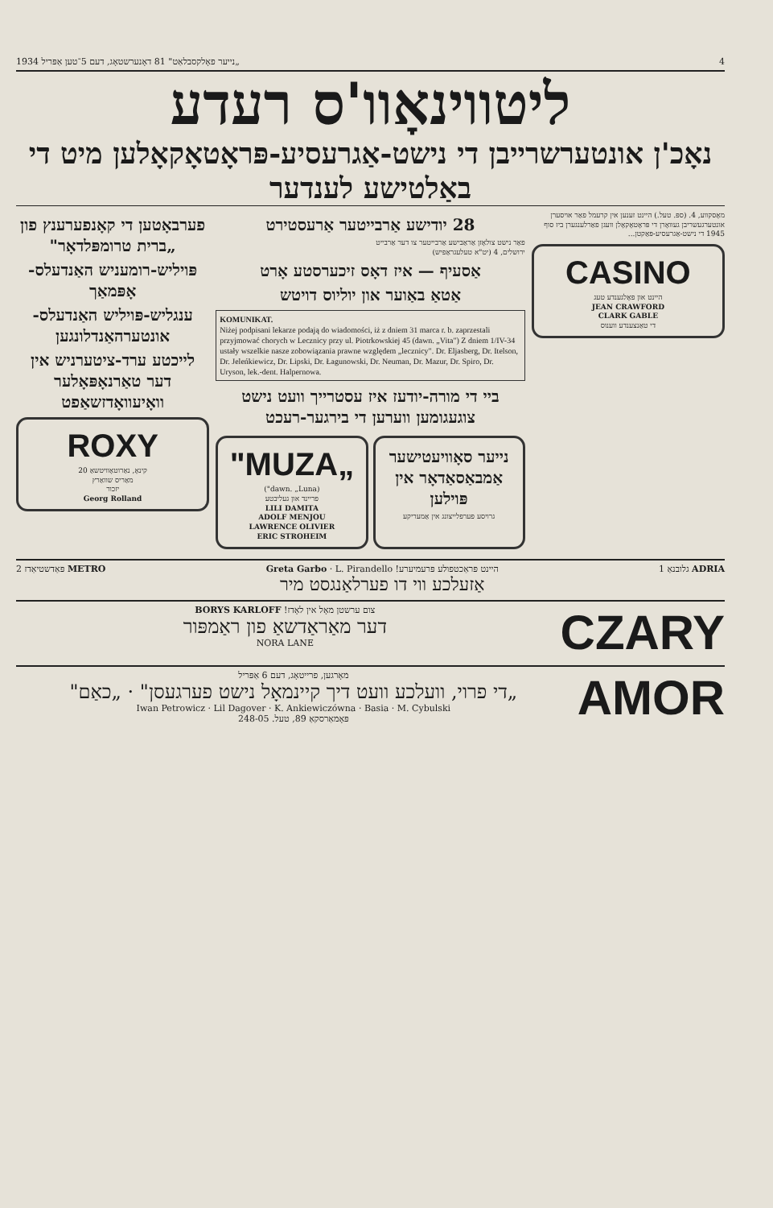4 „נייער פאָלקסבלאַט" 81 דאָנערשטאָג, דעם 5־טען אַפּריל 1934
ליטווינאָוו'ס רעדע
נאָכ'ן אונטערשרייבן די נישט-אַגרעסיע-פּראָטאָקאָלען מיט די באַלטישע לענדער
מאָסקווע, 4. (ספּ. טעל.) היינט זענען אין קרעמל פאַר אויסערן אונטערגעשריבן געוואָרן די פּראָטאָקאָלן וועגן פאַרלענגערן ביז סוף 1945 די נישט-אַגרעסיע-פּאַקטן...
CASINO
היינט און פאָלגענדע טעג
JEAN CRAWFORD
CLARK GABLE
די טאַנצענדע ווענוס
28 יודישע אַרבייטער אַרעסטירט
פאַר נישט צולאָזן אַראַבישע אַרבייטער צו דער אַרבייט
ירושלים, 4 (יט"א טעלעגראַפיש)
אַסעיף — איז דאָס זיכערסטע אָרט
אַטאַ באַוער און יוליוס דויטש
KOMUNIKAT.
Niżej podpisani lekarze podają do wiadomości, iż z dniem 31 marca r. b. zaprzestali przyjmować chorych w Lecznicy przy ul. Piotrkowskiej 45 (dawn. „Vita") Z dniem 1/IV-34 ustały wszelkie nasze zobowiązania prawne względem „lecznicy". Dr. Eljasberg, Dr. Itelson, Dr. Jeleńkiewicz, Dr. Lipski, Dr. Łagunowski, Dr. Neuman, Dr. Mazur, Dr. Spiro, Dr. Uryson, lek.-dent. Halpernowa.
ביי די מורה-יודעז איז עסטרייך וועט נישט צוגעגומען ווערען די בירגער-רעכט
נייער סאָוויעטישער אַמבאַסאַדאָר אין פּוילען
גרויסע פערפלייצונג אין אַמעריקע
„MUZA"
(dawn. „Luna")
פריינד און געליבטע
LILI DAMITA
ADOLF MENJOU
LAWRENCE OLIVIER
ERIC STROHEIM
פערבאָטען די קאָנפערענץ פון „ברית טרומפּלדאָר"
פּויליש-רומעניש האַנדעלס-אָפּמאַך
ענגליש-פּויליש האַנדעלס-אונטערהאַנדלונגען
לייכטע ערד-ציטערניש אין דער טאַרנאָפּאָלער וואָיעוואָדזשאַפט
ROXY
קינאָ, נאַרוטאָוויטשאַ 20
מאַריס שוואַרץ
יזכור
Georg Rolland
ADRIA גלובנאַ 1 היינט פּראַכטפולע פּרעמיערע! Greta Garbo · L. Pirandello
אַזעלכע ווי דו פערלאַנגסט מיר
METRO פּאַדשטיאַדז 2
CZARY
צום ערשטן מאָל אין לאָדז! BORYS KARLOFF
דער מאַראַדשאַ פון ראַמפּור
NORA LANE
AMOR
מאָרגען, פרייטאָג, דעם 6 אַפּריל
„די פרוי, וועלכע וועט דיך קיינמאָל נישט פערגעסן" · „כאַם"
Iwan Petrowicz · Lil Dagover · K. Ankiewiczówna · Basia · M. Cybulski
פּאָמאַרסקאַ 89, טעל. 248-05